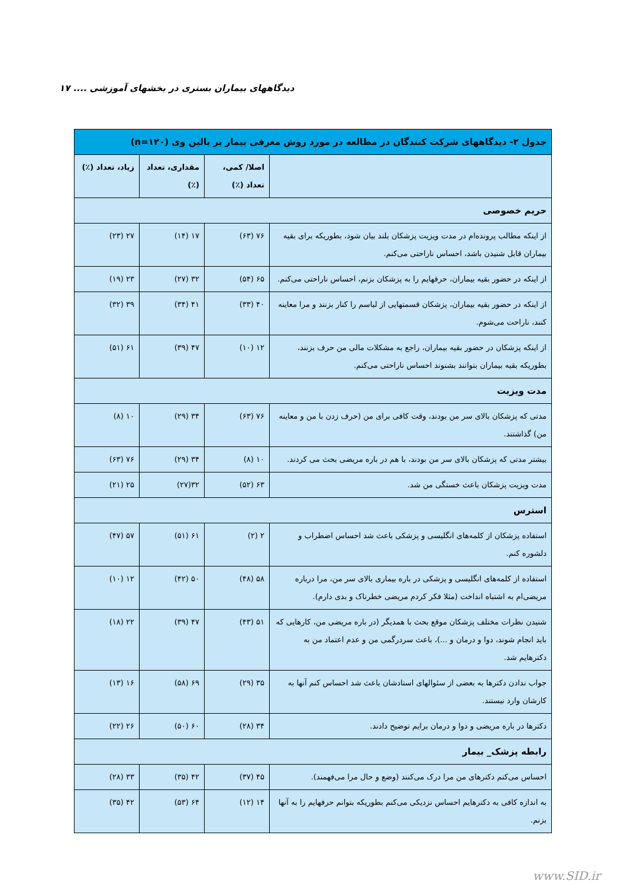۱۷ .... دیدگاههای بیماران بستری در بخشهای آموزشی
| جدول ۲- دیدگاههای شرکت کنندگان در مطالعه در مورد روش معرفی بیمار بر بالین وی (n=۱۲۰) | | | |
| --- | --- | --- | --- |
| | اصلا/ کمی، تعداد (٪) | مقداری، تعداد (٪) | زیاد، تعداد (٪) |
| حریم خصوصی | | | |
| از اینکه مطالب پرونده‌ام در مدت ویزیت پزشکان بلند بیان شود، بطوریکه برای بقیه بیماران قابل شنیدن باشد، احساس ناراحتی می‌کنم. | ۷۶ (۶۳) | ۱۷ (۱۴) | ۲۷ (۲۳) |
| از اینکه در حضور بقیه بیماران، حرفهایم را به پزشکان بزنم، احساس ناراحتی می‌کنم. | ۶۵ (۵۴) | ۳۲ (۲۷) | ۲۳ (۱۹) |
| از اینکه در حضور بقیه بیماران، پزشکان قسمتهایی از لباسم را کنار بزنند و مرا معاینه کنند، ناراحت می‌شوم. | ۴۰ (۳۳) | ۴۱ (۳۴) | ۳۹ (۳۲) |
| از اینکه پزشکان در حضور بقیه بیماران، راجع به مشکلات مالی من حرف بزنند، بطوریکه بقیه بیماران بتوانند بشنوند احساس ناراحتی می‌کنم. | ۱۲ (۱۰) | ۴۷ (۳۹) | ۶۱ (۵۱) |
| مدت ویزیت | | | |
| مدتی که پزشکان بالای سر من بودند، وقت کافی برای من (حرف زدن با من و معاینه من) گذاشتند. | ۷۶ (۶۳) | ۳۴ (۲۹) | ۱۰ (۸) |
| بیشتر مدتی که پزشکان بالای سر من بودند، با هم در باره مریضی بحث می کردند. | ۱۰ (۸) | ۳۴ (۲۹) | ۷۶ (۶۳) |
| مدت ویزیت پزشکان باعث خستگی من شد. | ۶۳ (۵۲) | ۳۲(۲۷) | ۲۵ (۲۱) |
| استرس | | | |
| استفاده پزشکان از کلمه‌های انگلیسی و پزشکی باعث شد احساس اضطراب و دلشوره کنم. | ۲ (۲) | ۶۱ (۵۱) | ۵۷ (۴۷) |
| استفاده از کلمه‌های انگلیسی و پزشکی در باره بیماری بالای سر من، مرا درباره مریضی‌ام به اشتباه انداخت (مثلا فکر کردم مریضی خطرناک و بدی دارم). | ۵۸ (۴۸) | ۵۰ (۴۲) | ۱۲ (۱۰) |
| شنیدن نظرات مختلف پزشکان موقع بحث با همدیگر (در باره مریضی من، کارهایی که باید انجام شوند، دوا و درمان و ...)، باعث سردرگمی من و عدم اعتماد من به دکترهایم شد. | ۵۱ (۴۳) | ۴۷ (۳۹) | ۲۲ (۱۸) |
| جواب ندادن دکترها به بعضی از سئوالهای استادشان باعث شد احساس کنم آنها به کارشان وارد نیستند. | ۳۵ (۲۹) | ۶۹ (۵۸) | ۱۶ (۱۳) |
| دکترها در باره مریضی و دوا و درمان برایم توضیح دادند. | ۳۴ (۲۸) | ۶۰ (۵۰) | ۲۶ (۲۲) |
| رابطه پزشک_ بیمار | | | |
| احساس می‌کنم دکترهای من مرا درک می‌کنند (وضع و حال مرا می‌فهمند). | ۴۵ (۳۷) | ۴۲ (۳۵) | ۳۳ (۲۸) |
| به اندازه کافی به دکترهایم احساس نزدیکی می‌کنم بطوریکه بتوانم حرفهایم را به آنها بزنم. | ۱۴ (۱۲) | ۶۴ (۵۳) | ۴۲ (۳۵) |
www.SID.ir